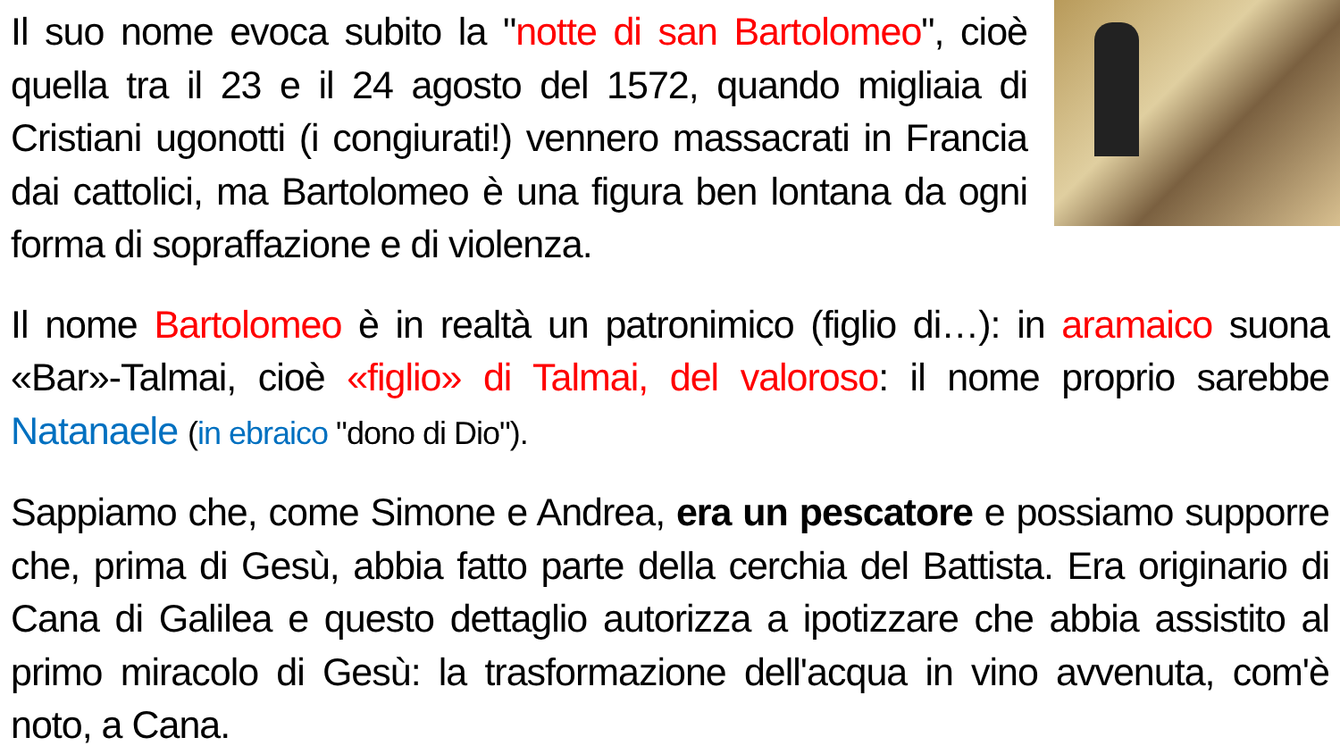Il suo nome evoca subito la "notte di san Bartolomeo", cioè quella tra il 23 e il 24 agosto del 1572, quando migliaia di Cristiani ugonotti (i congiurati!) vennero massacrati in Francia dai cattolici, ma Bartolomeo è una figura ben lontana da ogni forma di sopraffazione e di violenza.
Il nome Bartolomeo è in realtà un patronimico (figlio di…): in aramaico suona «Bar»-Talmai, cioè «figlio» di Talmai, del valoroso: il nome proprio sarebbe Natanaele (in ebraico "dono di Dio").
Sappiamo che, come Simone e Andrea, era un pescatore e possiamo supporre che, prima di Gesù, abbia fatto parte della cerchia del Battista. Era originario di Cana di Galilea e questo dettaglio autorizza a ipotizzare che abbia assistito al primo miracolo di Gesù: la trasformazione dell'acqua in vino avvenuta, com'è noto, a Cana.